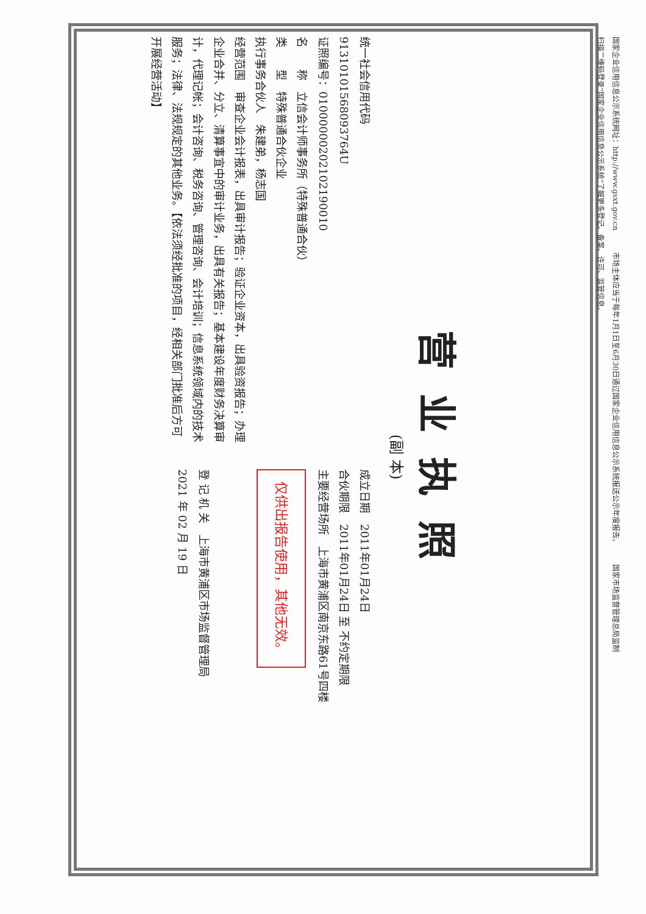国家企业信用信息公示系统网址：http://www.gsxt.gov.cn　　　市场主体应当于每年1月1日至6月30日通过国家企业信用信息公示系统报送公示年度报告。　　　国家市场监督管理总局监制
扫描二维码登录“国家企业信用信息公示系统”了解更多登记、备案、许可、监管信息。
营业执照
(副 本)
统一社会信用代码
91310101568093764U
证照编号：01000000202102190010
名　　称　立信会计师事务所（特殊普通合伙）
类　　型　特殊普通合伙企业
执行事务合伙人　朱建弟，杨志国
经营范围　审查企业会计报表，出具审计报告；验证企业资本，出具验资报告；办理企业合并、分立、清算事宜中的审计业务，出具有关报告；基本建设年度财务决算审计，代理记帐；会计咨询、税务咨询、管理咨询、会计培训；信息系统领域内的技术服务；法律、法规规定的其他业务。【依法须经批准的项目，经相关部门批准后方可开展经营活动】
成立日期　2011年01月24日
合伙期限　2011年01月24日 至 不约定期限
主要经营场所　上海市黄浦区南京东路61号四楼
仅供出报告使用，其他无效。
登 记 机 关　上海市黄浦区市场监督管理局
2021 年 02 月 19 日